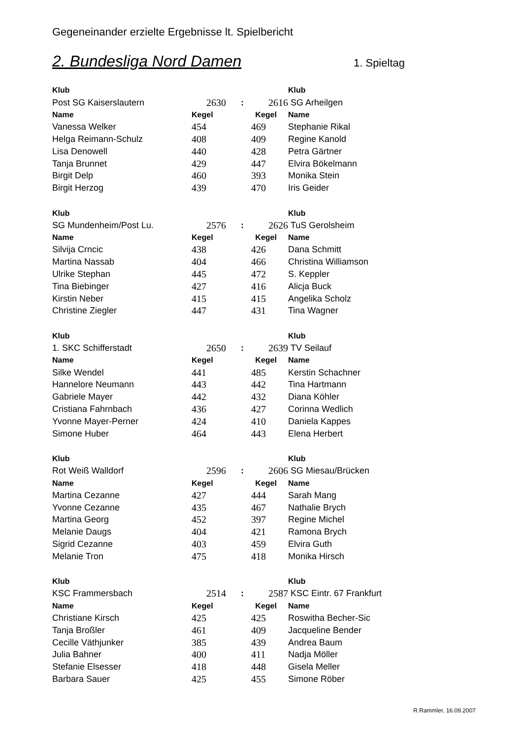Gegeneinander erzielte Ergebnisse lt. Spielbericht
2. Bundesliga Nord Damen
1. Spieltag
| Klub | | | | Klub |
| --- | --- | --- | --- | --- |
| Post SG Kaiserslautern | 2630 | : | 2616 | SG Arheilgen |
| Name | Kegel | | Kegel | Name |
| Vanessa Welker | 454 | | 469 | Stephanie Rikal |
| Helga Reimann-Schulz | 408 | | 409 | Regine Kanold |
| Lisa Denowell | 440 | | 428 | Petra Gärtner |
| Tanja Brunnet | 429 | | 447 | Elvira Bökelmann |
| Birgit Delp | 460 | | 393 | Monika Stein |
| Birgit Herzog | 439 | | 470 | Iris Geider |
| Klub | | | | Klub |
| --- | --- | --- | --- | --- |
| SG Mundenheim/Post Lu. | 2576 | : | 2626 | TuS Gerolsheim |
| Name | Kegel | | Kegel | Name |
| Silvija Crncic | 438 | | 426 | Dana Schmitt |
| Martina Nassab | 404 | | 466 | Christina Williamson |
| Ulrike Stephan | 445 | | 472 | S. Keppler |
| Tina Biebinger | 427 | | 416 | Alicja Buck |
| Kirstin Neber | 415 | | 415 | Angelika Scholz |
| Christine Ziegler | 447 | | 431 | Tina Wagner |
| Klub | | | | Klub |
| --- | --- | --- | --- | --- |
| 1. SKC Schifferstadt | 2650 | : | 2639 | TV Seilauf |
| Name | Kegel | | Kegel | Name |
| Silke Wendel | 441 | | 485 | Kerstin Schachner |
| Hannelore Neumann | 443 | | 442 | Tina Hartmann |
| Gabriele Mayer | 442 | | 432 | Diana Köhler |
| Cristiana Fahrnbach | 436 | | 427 | Corinna Wedlich |
| Yvonne Mayer-Perner | 424 | | 410 | Daniela Kappes |
| Simone Huber | 464 | | 443 | Elena Herbert |
| Klub | | | | Klub |
| --- | --- | --- | --- | --- |
| Rot Weiß Walldorf | 2596 | : | 2606 | SG Miesau/Brücken |
| Name | Kegel | | Kegel | Name |
| Martina Cezanne | 427 | | 444 | Sarah Mang |
| Yvonne Cezanne | 435 | | 467 | Nathalie Brych |
| Martina Georg | 452 | | 397 | Regine Michel |
| Melanie Daugs | 404 | | 421 | Ramona Brych |
| Sigrid Cezanne | 403 | | 459 | Elvira Guth |
| Melanie Tron | 475 | | 418 | Monika Hirsch |
| Klub | | | | Klub |
| --- | --- | --- | --- | --- |
| KSC Frammersbach | 2514 | : | 2587 | KSC Eintr. 67 Frankfurt |
| Name | Kegel | | Kegel | Name |
| Christiane Kirsch | 425 | | 425 | Roswitha Becher-Sic |
| Tanja Broßler | 461 | | 409 | Jacqueline Bender |
| Cecille Väthjunker | 385 | | 439 | Andrea Baum |
| Julia Bahner | 400 | | 411 | Nadja Möller |
| Stefanie Elsesser | 418 | | 448 | Gisela Meller |
| Barbara Sauer | 425 | | 455 | Simone Röber |
R.Rammler, 16.09.2007